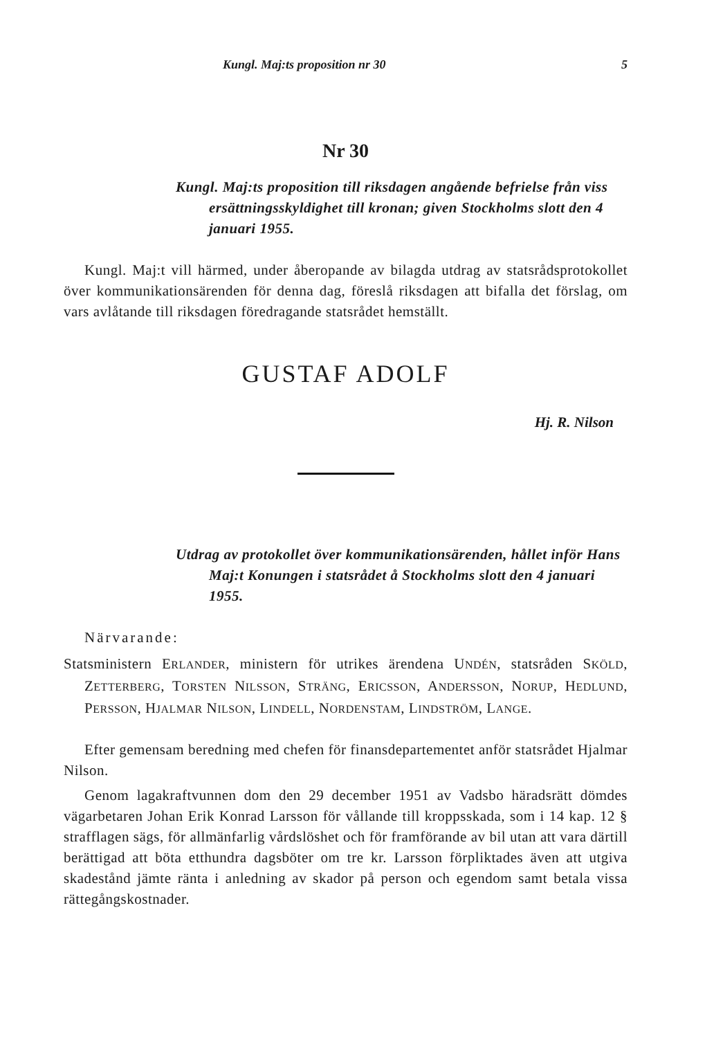Kungl. Maj:ts proposition nr 30 5
Nr 30
Kungl. Maj:ts proposition till riksdagen angående befrielse från viss ersättningsskyldighet till kronan; given Stockholms slott den 4 januari 1955.
Kungl. Maj:t vill härmed, under åberopande av bilagda utdrag av statsrådsprotokollet över kommunikationsärenden för denna dag, föreslå riksdagen att bifalla det förslag, om vars avlåtande till riksdagen föredragande statsrådet hemställt.
GUSTAF ADOLF
Hj. R. Nilson
Utdrag av protokollet över kommunikationsärenden, hållet inför Hans Maj:t Konungen i statsrådet å Stockholms slott den 4 januari 1955.
Närvarande:
Statsministern ERLANDER, ministern för utrikes ärendena UNDÉN, statsråden SKÖLD, ZETTERBERG, TORSTEN NILSSON, STRÄNG, ERICSSON, ANDERSSON, NORUP, HEDLUND, PERSSON, HJALMAR NILSON, LINDELL, NORDENSTAM, LINDSTRÖM, LANGE.
Efter gemensam beredning med chefen för finansdepartementet anför statsrådet Hjalmar Nilson.
Genom lagakraftvunnen dom den 29 december 1951 av Vadsbo häradsrätt dömdes vägarbetaren Johan Erik Konrad Larsson för vållande till kroppsskada, som i 14 kap. 12 § strafflagen sägs, för allmänfarlig vårdslöshet och för framförande av bil utan att vara därtill berättigad att böta etthundra dagsböter om tre kr. Larsson förpliktades även att utgiva skadestånd jämte ränta i anledning av skador på person och egendom samt betala vissa rättegångskostnader.